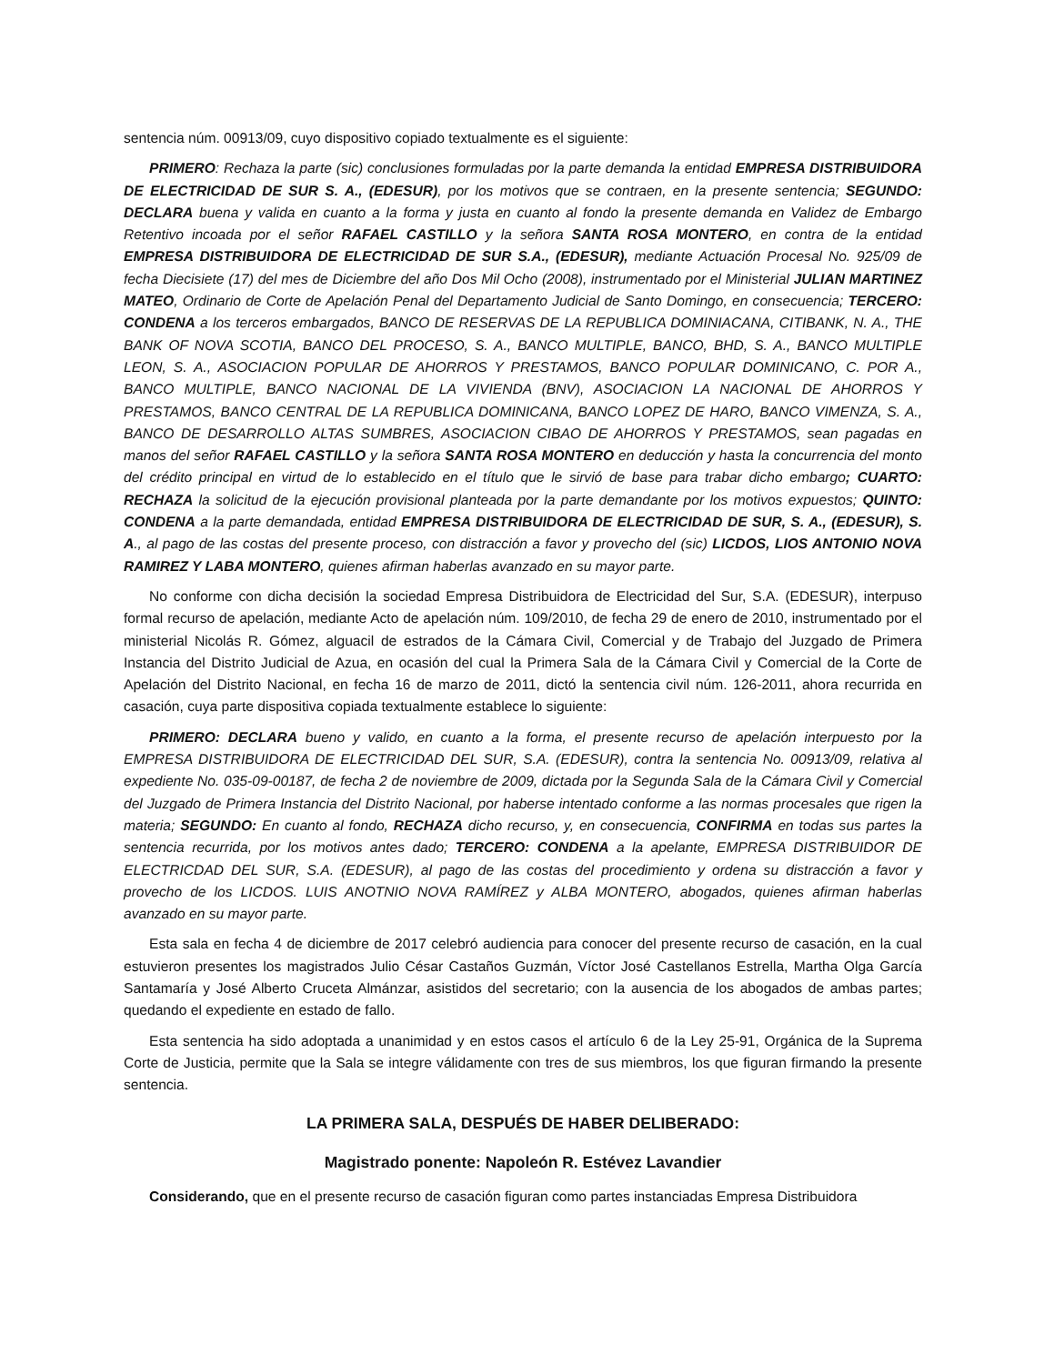sentencia núm. 00913/09, cuyo dispositivo copiado textualmente es el siguiente:
PRIMERO: Rechaza la parte (sic) conclusiones formuladas por la parte demanda la entidad EMPRESA DISTRIBUIDORA DE ELECTRICIDAD DE SUR S. A., (EDESUR), por los motivos que se contraen, en la presente sentencia; SEGUNDO: DECLARA buena y valida en cuanto a la forma y justa en cuanto al fondo la presente demanda en Validez de Embargo Retentivo incoada por el señor RAFAEL CASTILLO y la señora SANTA ROSA MONTERO, en contra de la entidad EMPRESA DISTRIBUIDORA DE ELECTRICIDAD DE SUR S.A., (EDESUR), mediante Actuación Procesal No. 925/09 de fecha Diecisiete (17) del mes de Diciembre del año Dos Mil Ocho (2008), instrumentado por el Ministerial JULIAN MARTINEZ MATEO, Ordinario de Corte de Apelación Penal del Departamento Judicial de Santo Domingo, en consecuencia; TERCERO: CONDENA a los terceros embargados, BANCO DE RESERVAS DE LA REPUBLICA DOMINIACANA, CITIBANK, N. A., THE BANK OF NOVA SCOTIA, BANCO DEL PROCESO, S. A., BANCO MULTIPLE, BANCO, BHD, S. A., BANCO MULTIPLE LEON, S. A., ASOCIACION POPULAR DE AHORROS Y PRESTAMOS, BANCO POPULAR DOMINICANO, C. POR A., BANCO MULTIPLE, BANCO NACIONAL DE LA VIVIENDA (BNV), ASOCIACION LA NACIONAL DE AHORROS Y PRESTAMOS, BANCO CENTRAL DE LA REPUBLICA DOMINICANA, BANCO LOPEZ DE HARO, BANCO VIMENZA, S. A., BANCO DE DESARROLLO ALTAS SUMBRES, ASOCIACION CIBAO DE AHORROS Y PRESTAMOS, sean pagadas en manos del señor RAFAEL CASTILLO y la señora SANTA ROSA MONTERO en deducción y hasta la concurrencia del monto del crédito principal en virtud de lo establecido en el título que le sirvió de base para trabar dicho embargo; CUARTO: RECHAZA la solicitud de la ejecución provisional planteada por la parte demandante por los motivos expuestos; QUINTO: CONDENA a la parte demandada, entidad EMPRESA DISTRIBUIDORA DE ELECTRICIDAD DE SUR, S. A., (EDESUR), S. A., al pago de las costas del presente proceso, con distracción a favor y provecho del (sic) LICDOS, LIOS ANTONIO NOVA RAMIREZ Y LABA MONTERO, quienes afirman haberlas avanzado en su mayor parte.
No conforme con dicha decisión la sociedad Empresa Distribuidora de Electricidad del Sur, S.A. (EDESUR), interpuso formal recurso de apelación, mediante Acto de apelación núm. 109/2010, de fecha 29 de enero de 2010, instrumentado por el ministerial Nicolás R. Gómez, alguacil de estrados de la Cámara Civil, Comercial y de Trabajo del Juzgado de Primera Instancia del Distrito Judicial de Azua, en ocasión del cual la Primera Sala de la Cámara Civil y Comercial de la Corte de Apelación del Distrito Nacional, en fecha 16 de marzo de 2011, dictó la sentencia civil núm. 126-2011, ahora recurrida en casación, cuya parte dispositiva copiada textualmente establece lo siguiente:
PRIMERO: DECLARA bueno y valido, en cuanto a la forma, el presente recurso de apelación interpuesto por la EMPRESA DISTRIBUIDORA DE ELECTRICIDAD DEL SUR, S.A. (EDESUR), contra la sentencia No. 00913/09, relativa al expediente No. 035-09-00187, de fecha 2 de noviembre de 2009, dictada por la Segunda Sala de la Cámara Civil y Comercial del Juzgado de Primera Instancia del Distrito Nacional, por haberse intentado conforme a las normas procesales que rigen la materia; SEGUNDO: En cuanto al fondo, RECHAZA dicho recurso, y, en consecuencia, CONFIRMA en todas sus partes la sentencia recurrida, por los motivos antes dado; TERCERO: CONDENA a la apelante, EMPRESA DISTRIBUIDOR DE ELECTRICDAD DEL SUR, S.A. (EDESUR), al pago de las costas del procedimiento y ordena su distracción a favor y provecho de los LICDOS. LUIS ANOTNIO NOVA RAMÍREZ y ALBA MONTERO, abogados, quienes afirman haberlas avanzado en su mayor parte.
Esta sala en fecha 4 de diciembre de 2017 celebró audiencia para conocer del presente recurso de casación, en la cual estuvieron presentes los magistrados Julio César Castaños Guzmán, Víctor José Castellanos Estrella, Martha Olga García Santamaría y José Alberto Cruceta Almánzar, asistidos del secretario; con la ausencia de los abogados de ambas partes; quedando el expediente en estado de fallo.
Esta sentencia ha sido adoptada a unanimidad y en estos casos el artículo 6 de la Ley 25-91, Orgánica de la Suprema Corte de Justicia, permite que la Sala se integre válidamente con tres de sus miembros, los que figuran firmando la presente sentencia.
LA PRIMERA SALA, DESPUÉS DE HABER DELIBERADO:
Magistrado ponente: Napoleón R. Estévez Lavandier
Considerando, que en el presente recurso de casación figuran como partes instanciadas Empresa Distribuidora